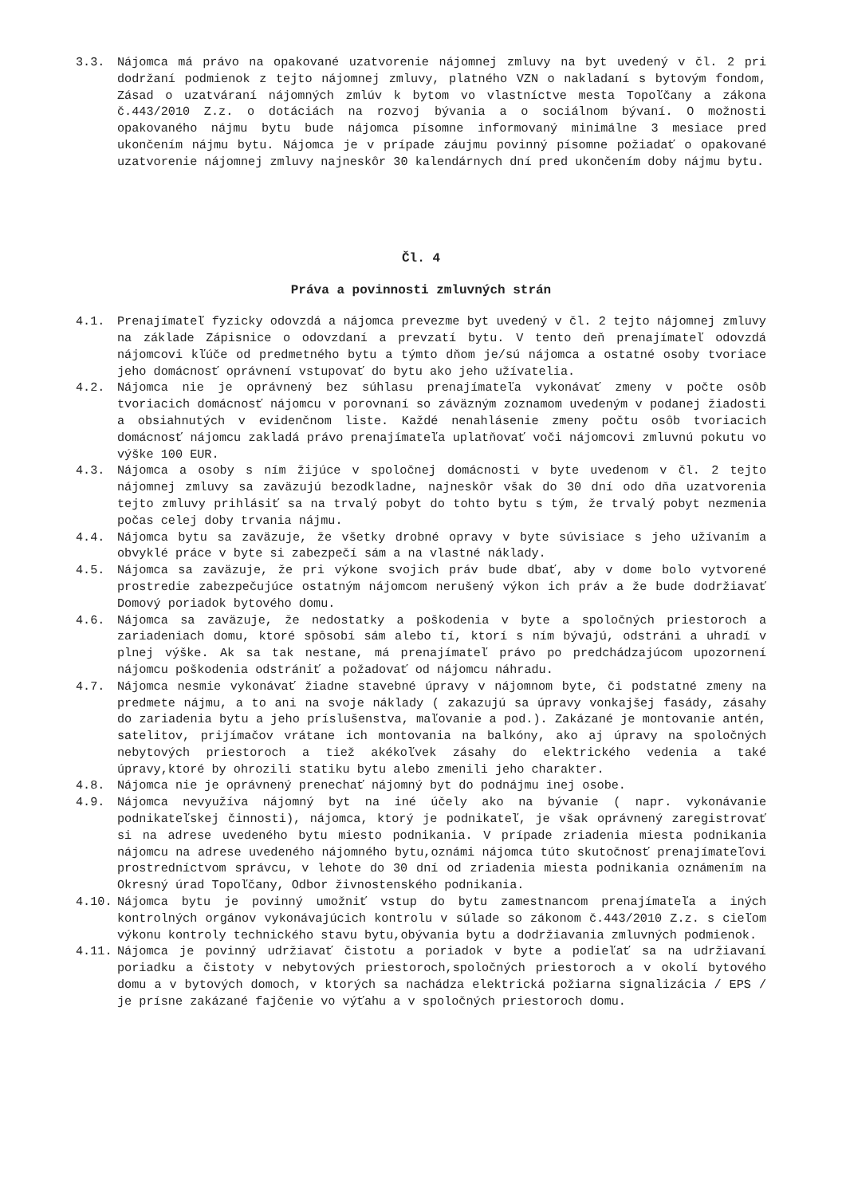3.3. Nájomca má právo na opakované uzatvorenie nájomnej zmluvy na byt uvedený v čl. 2 pri dodržaní podmienok z tejto nájomnej zmluvy, platného VZN o nakladaní s bytovým fondom, Zásad o uzatváraní nájomných zmlúv k bytom vo vlastníctve mesta Topoľčany a zákona č.443/2010 Z.z. o dotáciách na rozvoj bývania a o sociálnom bývaní. O možnosti opakovaného nájmu bytu bude nájomca písomne informovaný minimálne 3 mesiace pred ukončením nájmu bytu. Nájomca je v prípade záujmu povinný písomne požiadať o opakované uzatvorenie nájomnej zmluvy najneskôr 30 kalendárnych dní pred ukončením doby nájmu bytu.
Čl. 4
Práva a povinnosti zmluvných strán
4.1. Prenajímateľ fyzicky odovzdá a nájomca prevezme byt uvedený v čl. 2 tejto nájomnej zmluvy na základe Zápisnice o odovzdaní a prevzatí bytu. V tento deň prenajímateľ odovzdá nájomcovi kľúče od predmetného bytu a týmto dňom je/sú nájomca a ostatné osoby tvoriace jeho domácnosť oprávnení vstupovať do bytu ako jeho užívatelia.
4.2. Nájomca nie je oprávnený bez súhlasu prenajímateľa vykonávať zmeny v počte osôb tvoriacich domácnosť nájomcu v porovnaní so záväzným zoznamom uvedeným v podanej žiadosti a obsiahnutých v evidenčnom liste. Každé nenahlásenie zmeny počtu osôb tvoriacich domácnosť nájomcu zakladá právo prenajímateľa uplatňovať voči nájomcovi zmluvnú pokutu vo výške 100 EUR.
4.3. Nájomca a osoby s ním žijúce v spoločnej domácnosti v byte uvedenom v čl. 2 tejto nájomnej zmluvy sa zaväzujú bezodkladne, najneskôr však do 30 dní odo dňa uzatvorenia tejto zmluvy prihlásiť sa na trvalý pobyt do tohto bytu s tým, že trvalý pobyt nezmenia počas celej doby trvania nájmu.
4.4. Nájomca bytu sa zaväzuje, že všetky drobné opravy v byte súvisiace s jeho užívaním a obvyklé práce v byte si zabezpečí sám a na vlastné náklady.
4.5. Nájomca sa zaväzuje, že pri výkone svojich práv bude dbať, aby v dome bolo vytvorené prostredie zabezpečujúce ostatným nájomcom nerušený výkon ich práv a že bude dodržiavať Domový poriadok bytového domu.
4.6. Nájomca sa zaväzuje, že nedostatky a poškodenia v byte a spoločných priestoroch a zariadeniach domu, ktoré spôsobí sám alebo tí, ktorí s ním bývajú, odstráni a uhradí v plnej výške. Ak sa tak nestane, má prenajímateľ právo po predchádzajúcom upozornení nájomcu poškodenia odstrániť a požadovať od nájomcu náhradu.
4.7. Nájomca nesmie vykonávať žiadne stavebné úpravy v nájomnom byte, či podstatné zmeny na predmete nájmu, a to ani na svoje náklady ( zakazujú sa úpravy vonkajšej fasády, zásahy do zariadenia bytu a jeho príslušenstva, maľovanie a pod.). Zakázané je montovanie antén, satelitov, prijímačov vrátane ich montovania na balkóny, ako aj úpravy na spoločných nebytových priestoroch a tiež akékoľvek zásahy do elektrického vedenia a také úpravy,ktoré by ohrozili statiku bytu alebo zmenili jeho charakter.
4.8. Nájomca nie je oprávnený prenechať nájomný byt do podnájmu inej osobe.
4.9. Nájomca nevyužíva nájomný byt na iné účely ako na bývanie ( napr. vykonávanie podnikateľskej činnosti), nájomca, ktorý je podnikateľ, je však oprávnený zaregistrovať si na adrese uvedeného bytu miesto podnikania. V prípade zriadenia miesta podnikania nájomcu na adrese uvedeného nájomného bytu,oznámi nájomca túto skutočnosť prenajímateľovi prostredníctvom správcu, v lehote do 30 dní od zriadenia miesta podnikania oznámením na Okresný úrad Topoľčany, Odbor živnostenského podnikania.
4.10. Nájomca bytu je povinný umožniť vstup do bytu zamestnancom prenajímateľa a iných kontrolných orgánov vykonávajúcich kontrolu v súlade so zákonom č.443/2010 Z.z. s cieľom výkonu kontroly technického stavu bytu,obývania bytu a dodržiavania zmluvných podmienok.
4.11. Nájomca je povinný udržiavať čistotu a poriadok v byte a podieľať sa na udržiavaní poriadku a čistoty v nebytových priestoroch,spoločných priestoroch a v okolí bytového domu a v bytových domoch, v ktorých sa nachádza elektrická požiarna signalizácia / EPS / je prísne zakázané fajčenie vo výťahu a v spoločných priestoroch domu.